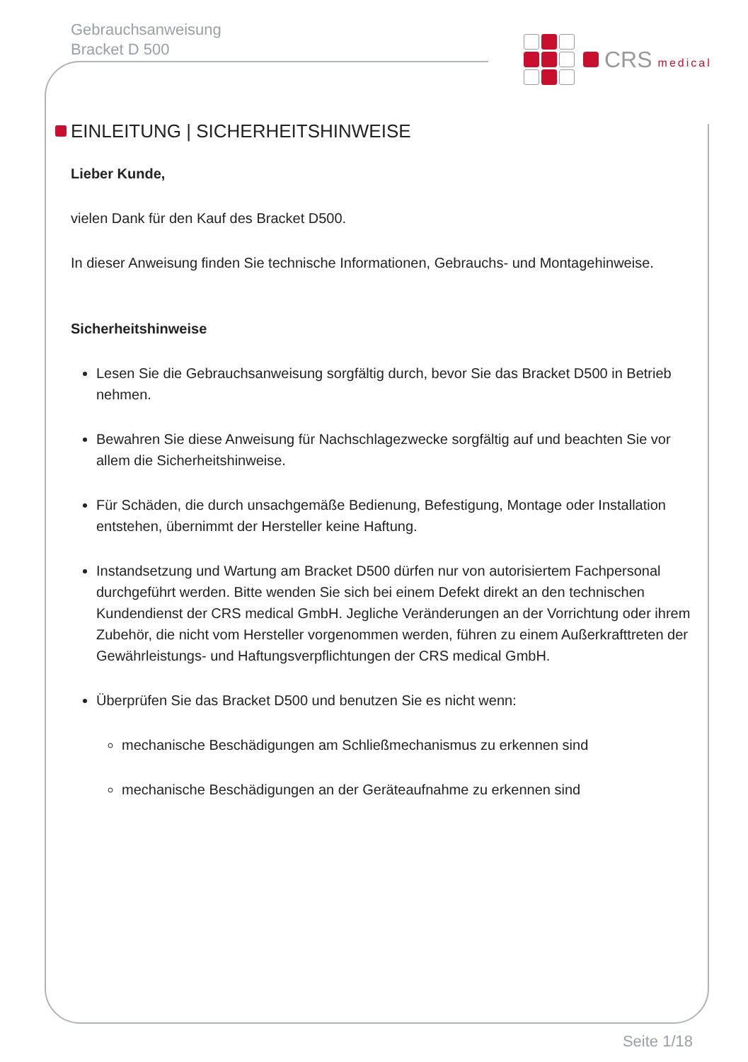Gebrauchsanweisung
Bracket D 500
CRS medical
EINLEITUNG | SICHERHEITSHINWEISE
Lieber Kunde,
vielen Dank für den Kauf des Bracket D500.
In dieser Anweisung finden Sie technische Informationen, Gebrauchs- und Montagehinweise.
Sicherheitshinweise
Lesen Sie die Gebrauchsanweisung sorgfältig durch, bevor Sie das Bracket D500 in Betrieb nehmen.
Bewahren Sie diese Anweisung für Nachschlagezwecke sorgfältig auf und beachten Sie vor allem die Sicherheitshinweise.
Für Schäden, die durch unsachgemäße Bedienung, Befestigung, Montage oder Installation entstehen, übernimmt der Hersteller keine Haftung.
Instandsetzung und Wartung am Bracket D500 dürfen nur von autorisiertem Fachpersonal durchgeführt werden. Bitte wenden Sie sich bei einem Defekt direkt an den technischen Kundendienst der CRS medical GmbH. Jegliche Veränderungen an der Vorrichtung oder ihrem Zubehör, die nicht vom Hersteller vorgenommen werden, führen zu einem Außerkrafttreten der Gewährleistungs- und Haftungsverpflichtungen der CRS medical GmbH.
Überprüfen Sie das Bracket D500 und benutzen Sie es nicht wenn:
mechanische Beschädigungen am Schließmechanismus zu erkennen sind
mechanische Beschädigungen an der Geräteaufnahme zu erkennen sind
Seite 1/18